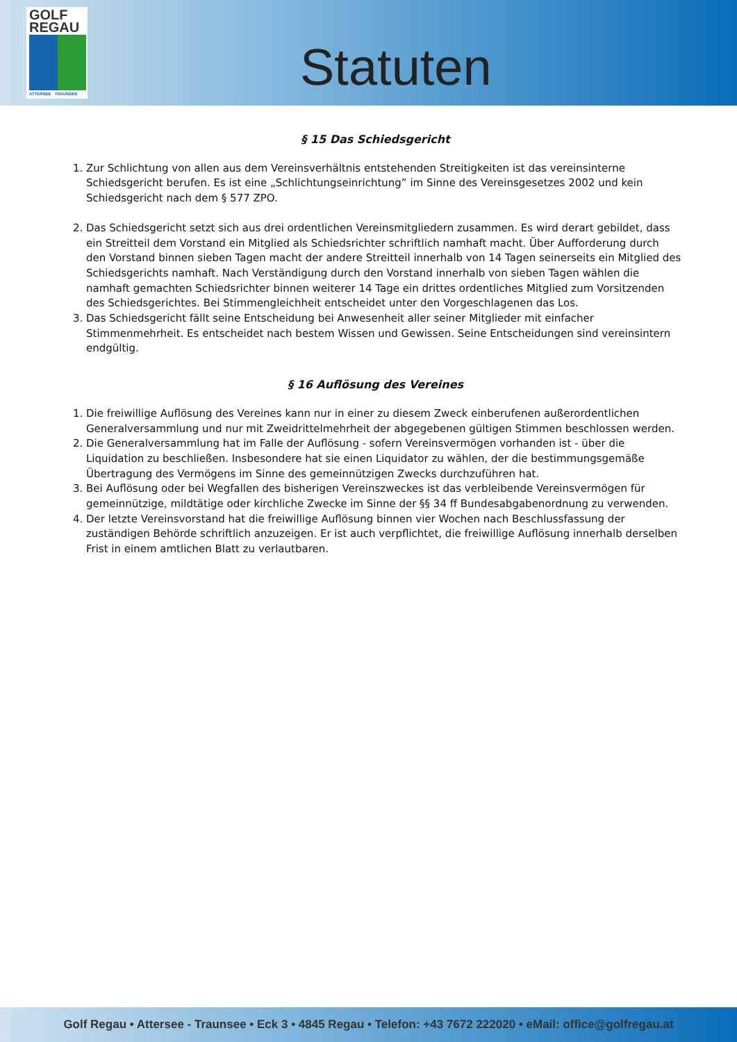GOLF
REGAU
ATTERSEE TRAUNSEE
Statuten
§ 15 Das Schiedsgericht
1. Zur Schlichtung von allen aus dem Vereinsverhältnis entstehenden Streitigkeiten ist das vereinsinterne Schiedsgericht berufen. Es ist eine „Schlichtungseinrichtung” im Sinne des Vereinsgesetzes 2002 und kein Schiedsgericht nach dem § 577 ZPO.
2. Das Schiedsgericht setzt sich aus drei ordentlichen Vereinsmitgliedern zusammen. Es wird derart gebildet, dass ein Streitteil dem Vorstand ein Mitglied als Schiedsrichter schriftlich namhaft macht. Über Aufforderung durch den Vorstand binnen sieben Tagen macht der andere Streitteil innerhalb von 14 Tagen seinerseits ein Mitglied des Schiedsgerichts namhaft. Nach Verständigung durch den Vorstand innerhalb von sieben Tagen wählen die namhaft gemachten Schiedsrichter binnen weiterer 14 Tage ein drittes ordentliches Mitglied zum Vorsitzenden des Schiedsgerichtes. Bei Stimmengleichheit entscheidet unter den Vorgeschlagenen das Los.
3. Das Schiedsgericht fällt seine Entscheidung bei Anwesenheit aller seiner Mitglieder mit einfacher Stimmenmehrheit. Es entscheidet nach bestem Wissen und Gewissen. Seine Entscheidungen sind vereinsintern endgültig.
§ 16 Auflösung des Vereines
1. Die freiwillige Auflösung des Vereines kann nur in einer zu diesem Zweck einberufenen außerordentlichen Generalversammlung und nur mit Zweidrittelmehrheit der abgegebenen gültigen Stimmen beschlossen werden.
2. Die Generalversammlung hat im Falle der Auflösung - sofern Vereinsvermögen vorhanden ist - über die Liquidation zu beschließen. Insbesondere hat sie einen Liquidator zu wählen, der die bestimmungsgemäße Übertragung des Vermögens im Sinne des gemeinnützigen Zwecks durchzuführen hat.
3. Bei Auflösung oder bei Wegfallen des bisherigen Vereinszweckes ist das verbleibende Vereinsvermögen für gemeinnützige, mildtätige oder kirchliche Zwecke im Sinne der §§ 34 ff Bundesabgabenordnung zu verwenden.
4. Der letzte Vereinsvorstand hat die freiwillige Auflösung binnen vier Wochen nach Beschlussfassung der zuständigen Behörde schriftlich anzuzeigen. Er ist auch verpflichtet, die freiwillige Auflösung innerhalb derselben Frist in einem amtlichen Blatt zu verlautbaren.
Golf Regau • Attersee - Traunsee • Eck 3 • 4845 Regau • Telefon: +43 7672 222020 • eMail: office@golfregau.at